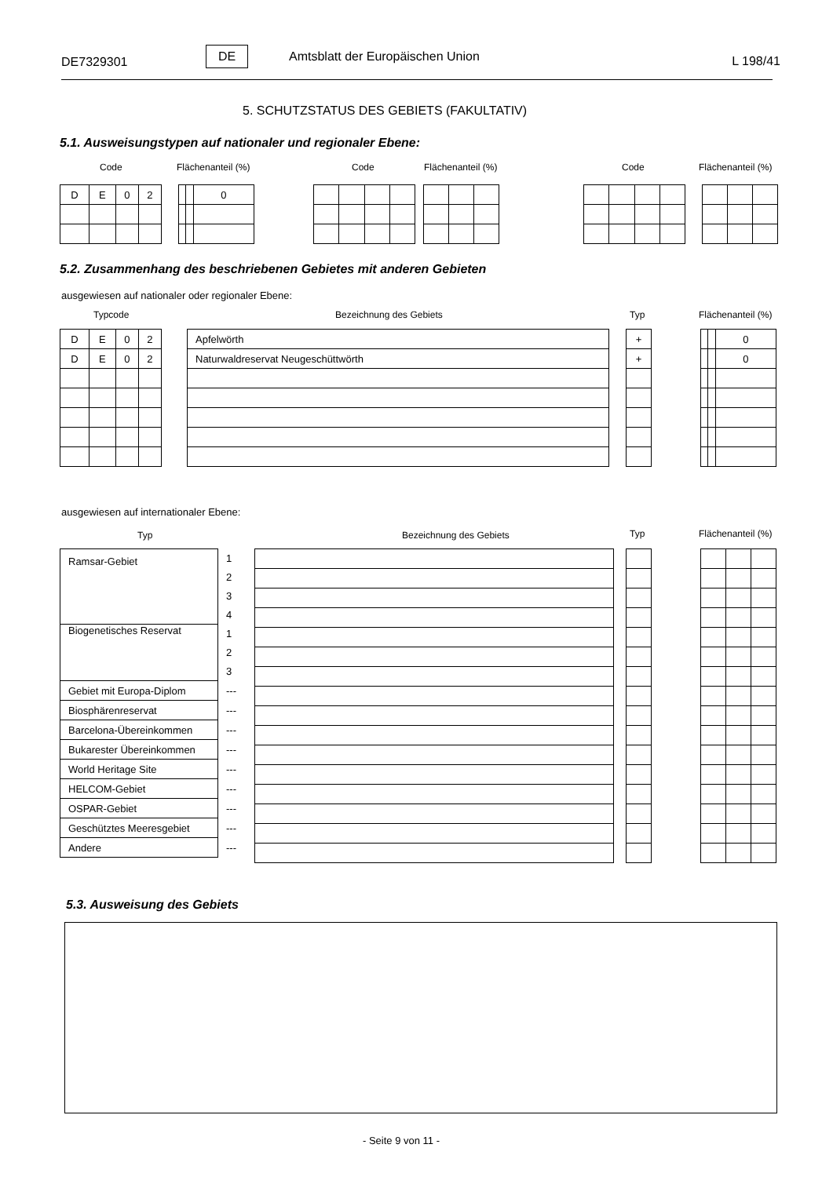DE7329301
DE Amtsblatt der Europäischen Union L 198/41
5. SCHUTZSTATUS DES GEBIETS (FAKULTATIV)
5.1. Ausweisungstypen auf nationaler und regionaler Ebene:
Code Flächenanteil (%) Code Flächenanteil (%) Code Flächenanteil (%)
| D | E | 0 | 2 |
| | | 0 |
5.2. Zusammenhang des beschriebenen Gebietes mit anderen Gebieten
ausgewiesen auf nationaler oder regionaler Ebene:
Typcode Bezeichnung des Gebiets Typ Flächenanteil (%)
| D | E | 0 | 2 |
| D | E | 0 | 2 |
| Apfelwörth |
| Naturwaldreservat Neugeschüttwörth |
| + |
| + |
| | | 0 |
| | | 0 |
ausgewiesen auf internationaler Ebene:
Typ Bezeichnung des Gebiets Typ Flächenanteil (%)
| Ramsar-Gebiet | 1 |
| | 2 |
| | 3 |
| | 4 |
| Biogenetisches Reservat | 1 |
| | 2 |
| | 3 |
| Gebiet mit Europa-Diplom | --- |
| Biosphärenreservat | --- |
| Barcelona-Übereinkommen | --- |
| Bukarester Übereinkommen | --- |
| World Heritage Site | --- |
| HELCOM-Gebiet | --- |
| OSPAR-Gebiet | --- |
| Geschütztes Meeresgebiet | --- |
| Andere | --- |
5.3. Ausweisung des Gebiets
- Seite 9 von 11 -